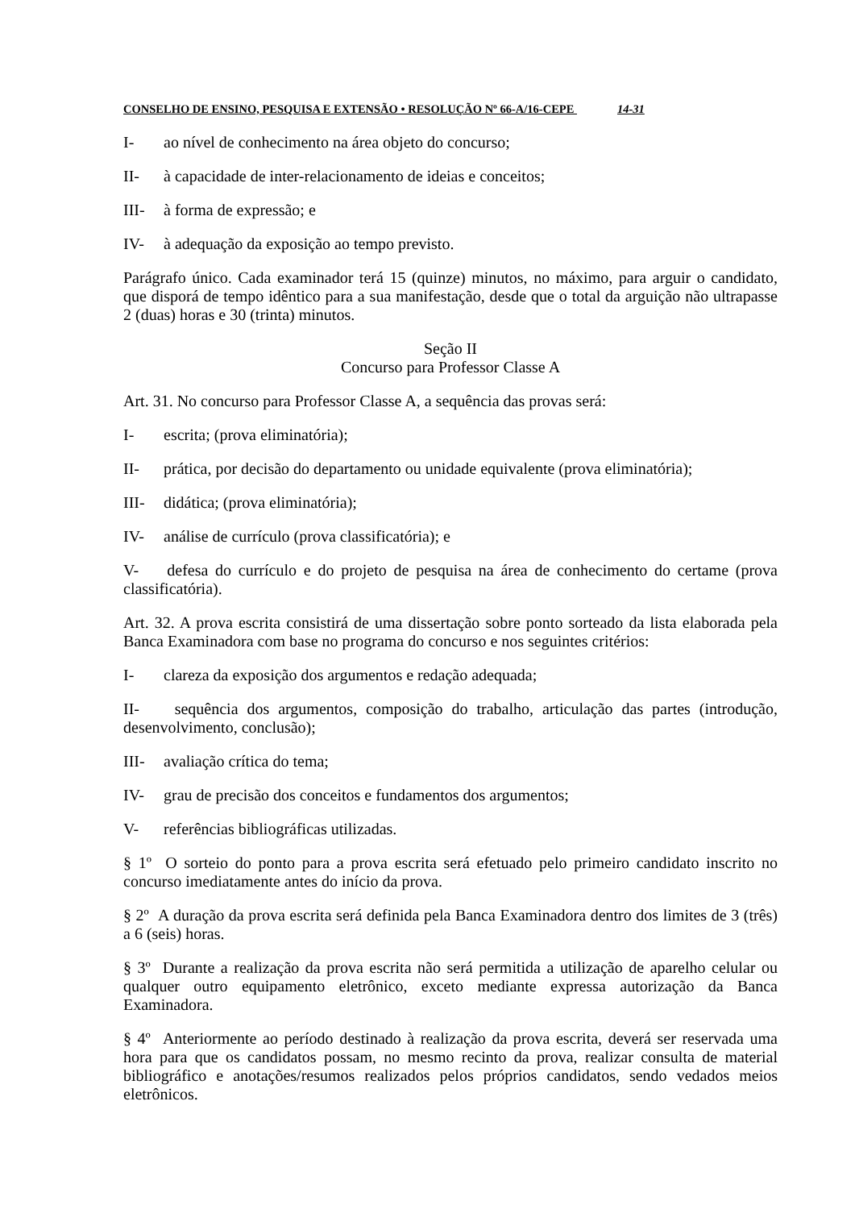CONSELHO DE ENSINO, PESQUISA E EXTENSÃO • RESOLUÇÃO Nº 66-A/16-CEPE 14-31
I- ao nível de conhecimento na área objeto do concurso;
II- à capacidade de inter-relacionamento de ideias e conceitos;
III- à forma de expressão; e
IV- à adequação da exposição ao tempo previsto.
Parágrafo único. Cada examinador terá 15 (quinze) minutos, no máximo, para arguir o candidato, que disporá de tempo idêntico para a sua manifestação, desde que o total da arguição não ultrapasse 2 (duas) horas e 30 (trinta) minutos.
Seção II
Concurso para Professor Classe A
Art. 31. No concurso para Professor Classe A, a sequência das provas será:
I- escrita; (prova eliminatória);
II- prática, por decisão do departamento ou unidade equivalente (prova eliminatória);
III- didática; (prova eliminatória);
IV- análise de currículo (prova classificatória); e
V- defesa do currículo e do projeto de pesquisa na área de conhecimento do certame (prova classificatória).
Art. 32. A prova escrita consistirá de uma dissertação sobre ponto sorteado da lista elaborada pela Banca Examinadora com base no programa do concurso e nos seguintes critérios:
I- clareza da exposição dos argumentos e redação adequada;
II- sequência dos argumentos, composição do trabalho, articulação das partes (introdução, desenvolvimento, conclusão);
III- avaliação crítica do tema;
IV- grau de precisão dos conceitos e fundamentos dos argumentos;
V- referências bibliográficas utilizadas.
§ 1º O sorteio do ponto para a prova escrita será efetuado pelo primeiro candidato inscrito no concurso imediatamente antes do início da prova.
§ 2º A duração da prova escrita será definida pela Banca Examinadora dentro dos limites de 3 (três) a 6 (seis) horas.
§ 3º Durante a realização da prova escrita não será permitida a utilização de aparelho celular ou qualquer outro equipamento eletrônico, exceto mediante expressa autorização da Banca Examinadora.
§ 4º Anteriormente ao período destinado à realização da prova escrita, deverá ser reservada uma hora para que os candidatos possam, no mesmo recinto da prova, realizar consulta de material bibliográfico e anotações/resumos realizados pelos próprios candidatos, sendo vedados meios eletrônicos.